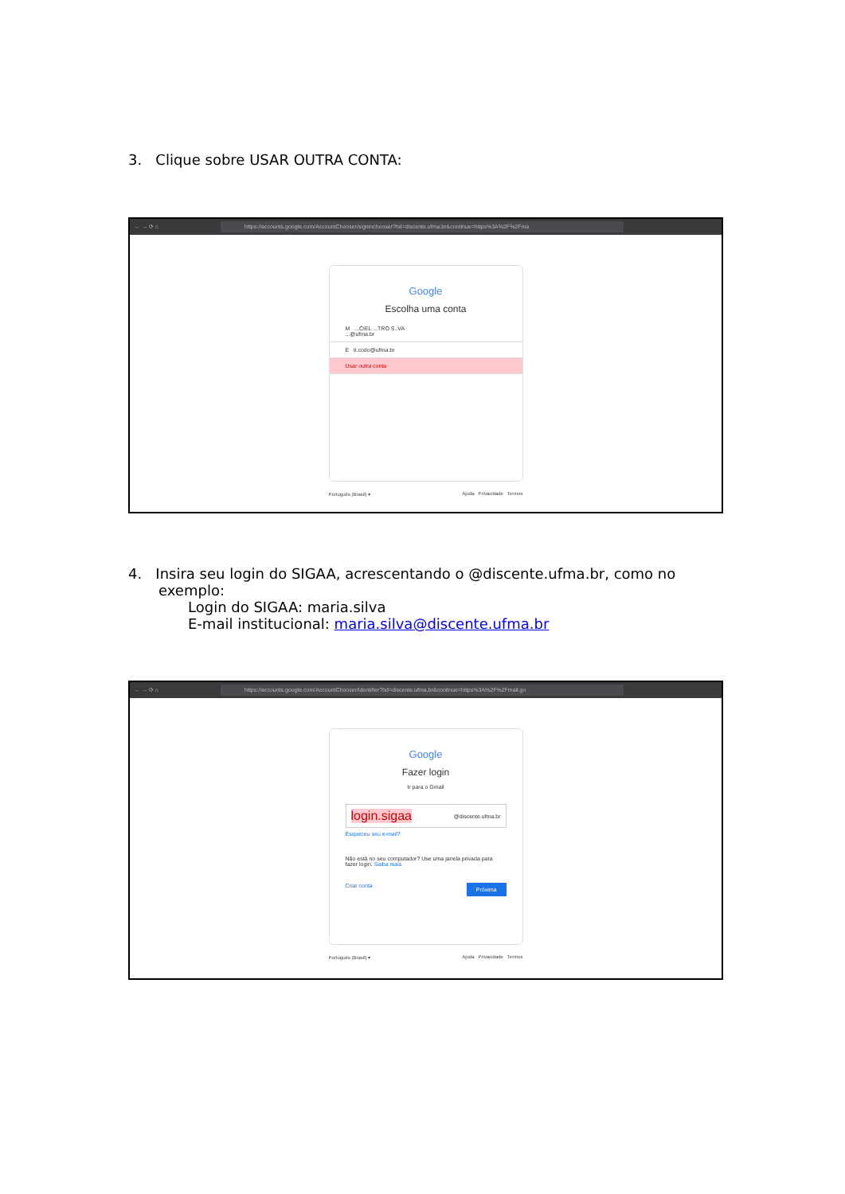3. Clique sobre USAR OUTRA CONTA:
← → ⟳ ⌂ https://accounts.google.com/AccountChooser/signinchooser?hd=discente.ufma.br&continue=https%3A%2F%2Fma
Google
Escolha uma conta
M ...CIEL ...TRO S..VA
...@ufma.br
E ti.codo@ufma.br
Usar outra conta
Português (Brasil) ▾ Ajuda Privacidade Termos
4. Insira seu login do SIGAA, acrescentando o @discente.ufma.br, como no
exemplo:
Login do SIGAA: maria.silva
E-mail institucional: maria.silva@discente.ufma.br
← → ⟳ ⌂ https://accounts.google.com/AccountChooser/identifier?hd=discente.ufma.br&continue=https%3A%2F%2Fmail.go
Google
Fazer login
Ir para o Gmail
login.sigaa @discente.ufma.br
Esqueceu seu e-mail?
Não está no seu computador? Use uma janela privada para fazer login. Saiba mais
Criar conta Próxima
Português (Brasil) ▾ Ajuda Privacidade Termos